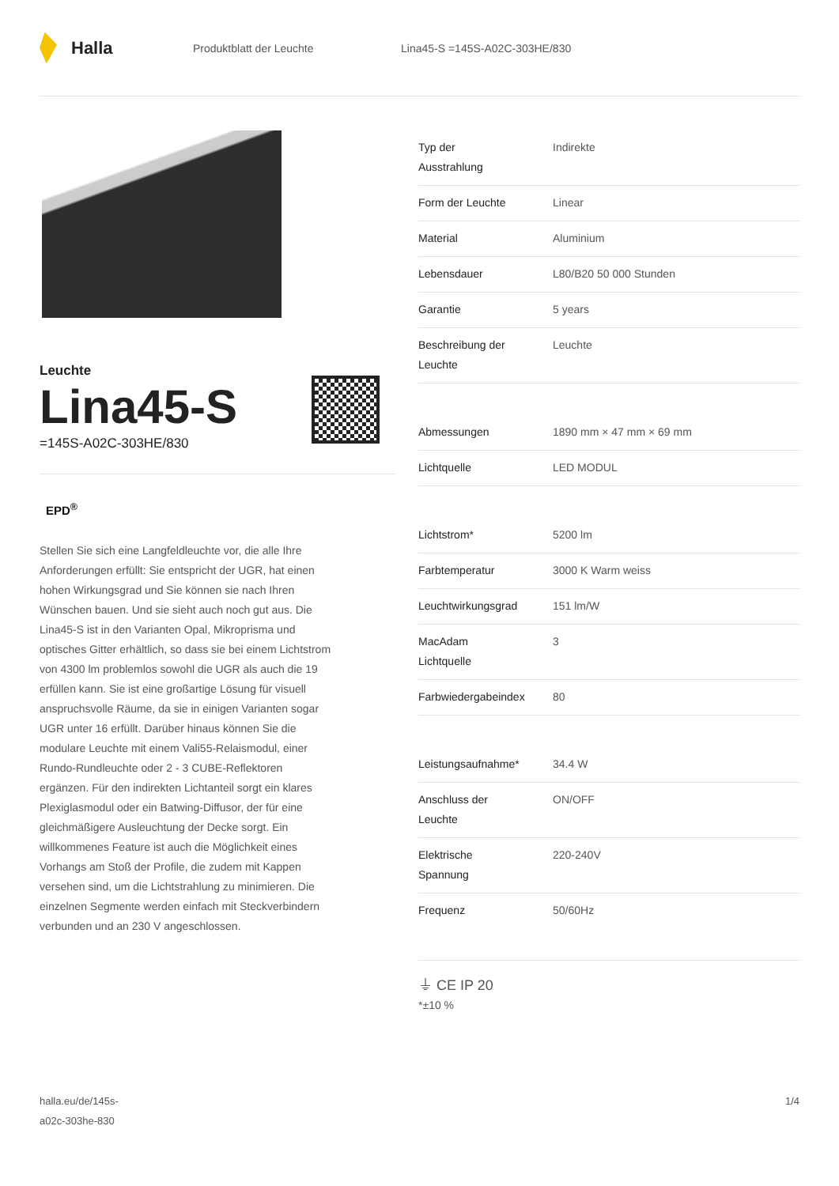Halla
Produktblatt der Leuchte Lina45-S =145S-A02C-303HE/830
Leuchte
Lina45-S
=145S-A02C-303HE/830
EPD<sup>®</sup>
Stellen Sie sich eine Langfeldleuchte vor, die alle Ihre Anforderungen erfüllt: Sie entspricht der UGR, hat einen hohen Wirkungsgrad und Sie können sie nach Ihren Wünschen bauen. Und sie sieht auch noch gut aus. Die Lina45-S ist in den Varianten Opal, Mikroprisma und optisches Gitter erhältlich, so dass sie bei einem Lichtstrom von 4300 lm problemlos sowohl die UGR als auch die 19 erfüllen kann. Sie ist eine großartige Lösung für visuell anspruchsvolle Räume, da sie in einigen Varianten sogar UGR unter 16 erfüllt. Darüber hinaus können Sie die modulare Leuchte mit einem Vali55-Relaismodul, einer Rundo-Rundleuchte oder 2 - 3 CUBE-Reflektoren ergänzen. Für den indirekten Lichtanteil sorgt ein klares Plexiglasmodul oder ein Batwing-Diffusor, der für eine gleichmäßigere Ausleuchtung der Decke sorgt. Ein willkommenes Feature ist auch die Möglichkeit eines Vorhangs am Stoß der Profile, die zudem mit Kappen versehen sind, um die Lichtstrahlung zu minimieren. Die einzelnen Segmente werden einfach mit Steckverbindern verbunden und an 230 V angeschlossen.
| Typ der Ausstrahlung | Indirekte |
| Form der Leuchte | Linear |
| Material | Aluminium |
| Lebensdauer | L80/B20 50 000 Stunden |
| Garantie | 5 years |
| Beschreibung der Leuchte | Leuchte |
| Abmessungen | 1890 mm × 47 mm × 69 mm |
| Lichtquelle | LED MODUL |
| Lichtstrom* | 5200 lm |
| Farbtemperatur | 3000 K Warm weiss |
| Leuchtwirkungsgrad | 151 lm/W |
| MacAdam Lichtquelle | 3 |
| Farbwiedergabeindex | 80 |
| Leistungsaufnahme* | 34.4 W |
| Anschluss der Leuchte | ON/OFF |
| Elektrische Spannung | 220-240V |
| Frequenz | 50/60Hz |
⏚ CE IP 20
*±10 %
halla.eu/de/145s-
a02c-303he-830
1/4